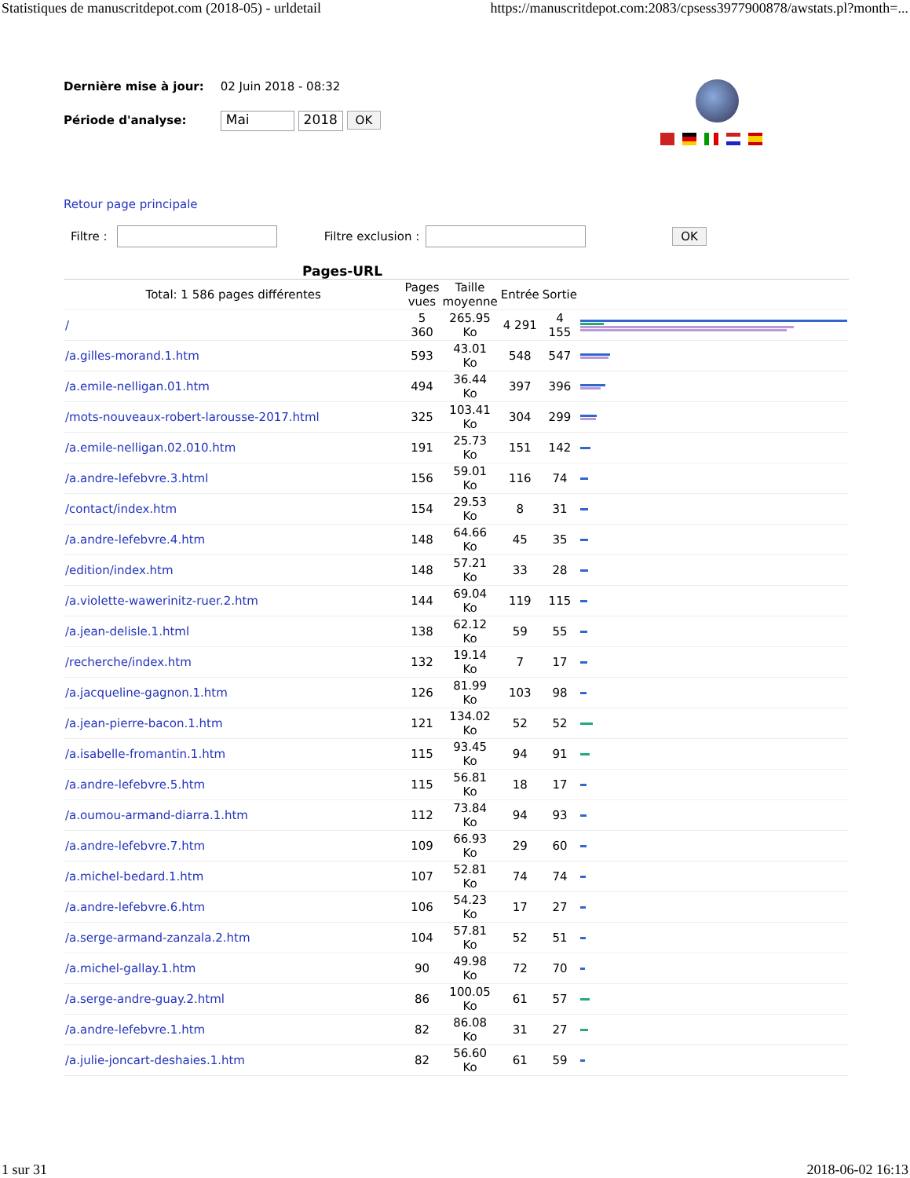Statistiques de manuscritdepot.com (2018-05) - urldetail https://manuscritdepot.com:2083/cpsess3977900878/awstats.pl?month=...
Dernière mise à jour: 02 Juin 2018 - 08:32
Période d'analyse: Mai 2018 OK
Retour page principale
Filtre : Filtre exclusion : OK
Pages-URL
| Total: 1 586 pages différentes | Pages vues | Taille moyenne | Entrée | Sortie | |
| --- | --- | --- | --- | --- | --- |
| / | 5 360 | 265.95 Ko | 4 291 | 4 155 | |
| /a.gilles-morand.1.htm | 593 | 43.01 Ko | 548 | 547 | |
| /a.emile-nelligan.01.htm | 494 | 36.44 Ko | 397 | 396 | |
| /mots-nouveaux-robert-larousse-2017.html | 325 | 103.41 Ko | 304 | 299 | |
| /a.emile-nelligan.02.010.htm | 191 | 25.73 Ko | 151 | 142 | |
| /a.andre-lefebvre.3.html | 156 | 59.01 Ko | 116 | 74 | |
| /contact/index.htm | 154 | 29.53 Ko | 8 | 31 | |
| /a.andre-lefebvre.4.htm | 148 | 64.66 Ko | 45 | 35 | |
| /edition/index.htm | 148 | 57.21 Ko | 33 | 28 | |
| /a.violette-wawerinitz-ruer.2.htm | 144 | 69.04 Ko | 119 | 115 | |
| /a.jean-delisle.1.html | 138 | 62.12 Ko | 59 | 55 | |
| /recherche/index.htm | 132 | 19.14 Ko | 7 | 17 | |
| /a.jacqueline-gagnon.1.htm | 126 | 81.99 Ko | 103 | 98 | |
| /a.jean-pierre-bacon.1.htm | 121 | 134.02 Ko | 52 | 52 | |
| /a.isabelle-fromantin.1.htm | 115 | 93.45 Ko | 94 | 91 | |
| /a.andre-lefebvre.5.htm | 115 | 56.81 Ko | 18 | 17 | |
| /a.oumou-armand-diarra.1.htm | 112 | 73.84 Ko | 94 | 93 | |
| /a.andre-lefebvre.7.htm | 109 | 66.93 Ko | 29 | 60 | |
| /a.michel-bedard.1.htm | 107 | 52.81 Ko | 74 | 74 | |
| /a.andre-lefebvre.6.htm | 106 | 54.23 Ko | 17 | 27 | |
| /a.serge-armand-zanzala.2.htm | 104 | 57.81 Ko | 52 | 51 | |
| /a.michel-gallay.1.htm | 90 | 49.98 Ko | 72 | 70 | |
| /a.serge-andre-guay.2.html | 86 | 100.05 Ko | 61 | 57 | |
| /a.andre-lefebvre.1.htm | 82 | 86.08 Ko | 31 | 27 | |
| /a.julie-joncart-deshaies.1.htm | 82 | 56.60 Ko | 61 | 59 | |
1 sur 31 2018-06-02 16:13